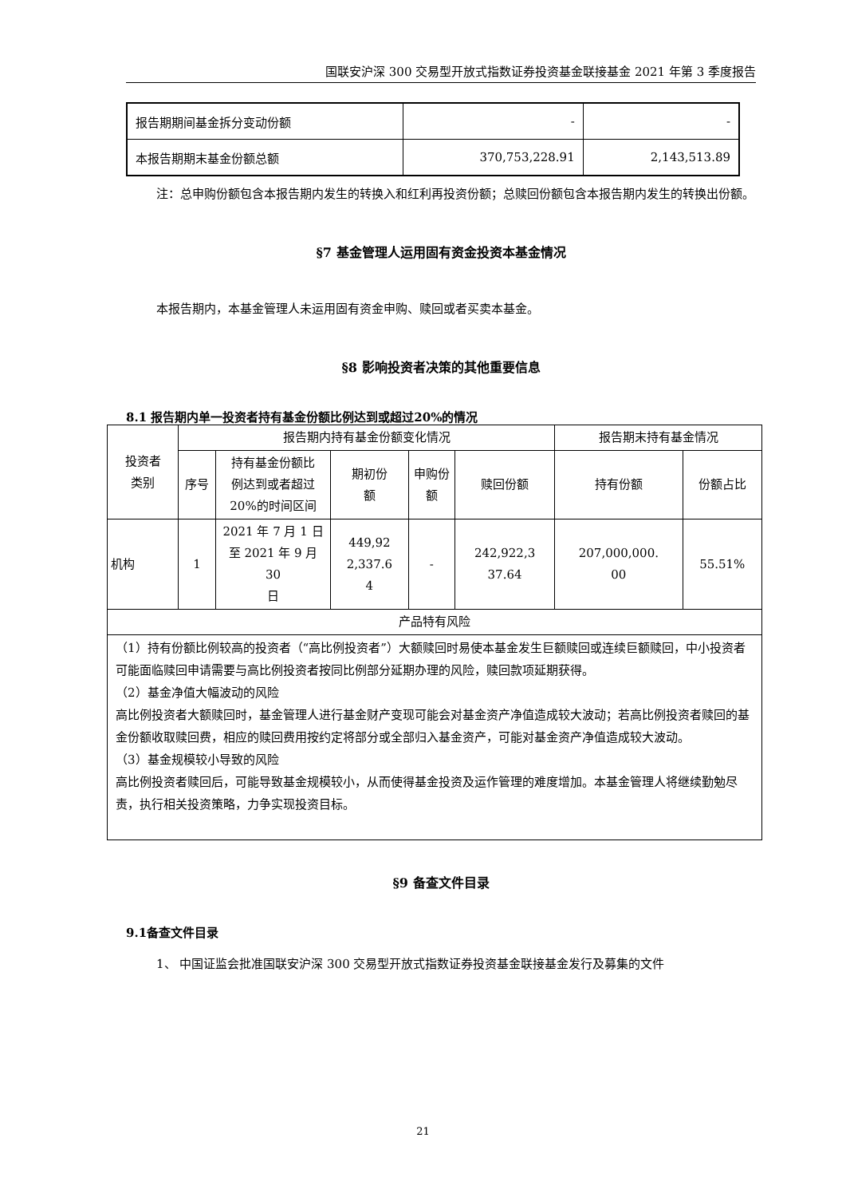国联安沪深 300 交易型开放式指数证券投资基金联接基金 2021 年第 3 季度报告
| 报告期期间基金拆分变动份额 | - | - |
| 本报告期期末基金份额总额 | 370,753,228.91 | 2,143,513.89 |
注：总申购份额包含本报告期内发生的转换入和红利再投资份额；总赎回份额包含本报告期内发生的转换出份额。
§7 基金管理人运用固有资金投资本基金情况
本报告期内，本基金管理人未运用固有资金申购、赎回或者买卖本基金。
§8 影响投资者决策的其他重要信息
8.1 报告期内单一投资者持有基金份额比例达到或超过20%的情况
| 投资者 类别 | 报告期内持有基金份额变化情况 | | | | | 报告期末持有基金情况 | |
| | 序号 | 持有基金份额比 例达到或者超过 20%的时间区间 | 期初份 额 | 申购份 额 | 赎回份额 | 持有份额 | 份额占比 |
| 机构 | 1 | 2021 年 7 月 1 日 至 2021 年 9 月 30 日 | 449,92 2,337.6 4 | - | 242,922,3 37.64 | 207,000,000. 00 | 55.51% |
| 产品特有风险 | | | | | | | |
| （1）持有份额比例较高的投资者（“高比例投资者”）大额赎回时易使本基金发生巨额赎回或连续巨额赎回，中小投资者可能面临赎回申请需要与高比例投资者按同比例部分延期办理的风险，赎回款项延期获得。 （2）基金净值大幅波动的风险 高比例投资者大额赎回时，基金管理人进行基金财产变现可能会对基金资产净值造成较大波动；若高比例投资者赎回的基金份额收取赎回费，相应的赎回费用按约定将部分或全部归入基金资产，可能对基金资产净值造成较大波动。 （3）基金规模较小导致的风险 高比例投资者赎回后，可能导致基金规模较小，从而使得基金投资及运作管理的难度增加。本基金管理人将继续勤勉尽责，执行相关投资策略，力争实现投资目标。 | | | | | | | |
§9 备查文件目录
9.1备查文件目录
1、 中国证监会批准国联安沪深 300 交易型开放式指数证券投资基金联接基金发行及募集的文件
21